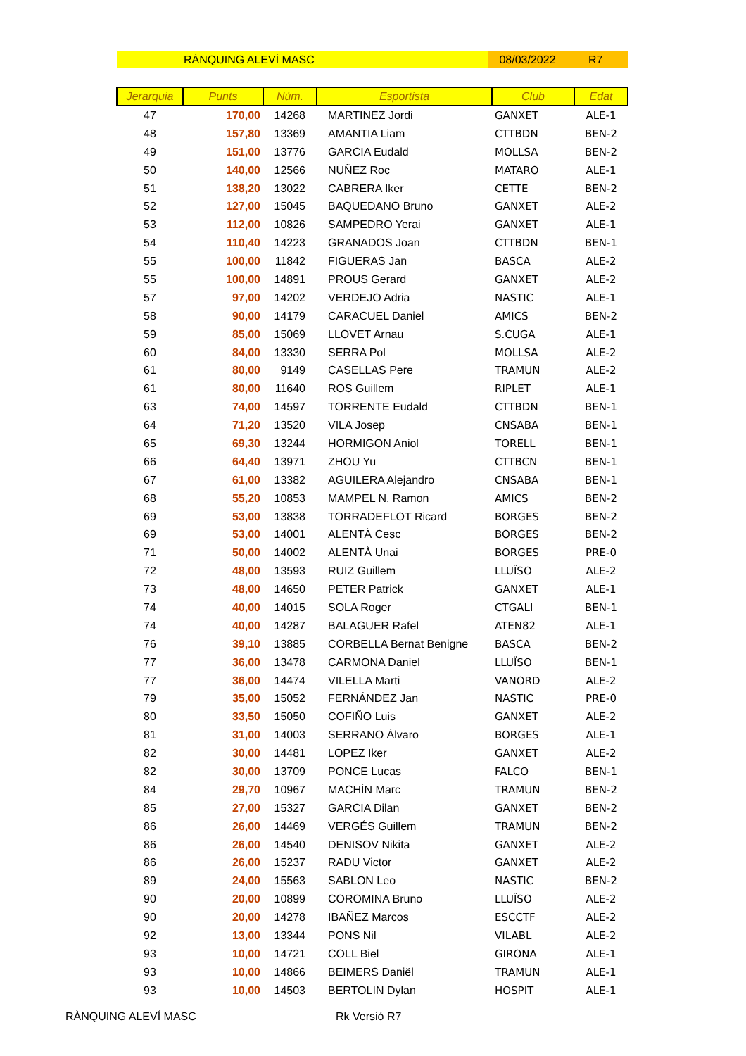RÀNQUING ALEVÍ MASC 08/03/2022 R7
| Jerarquia | Punts | Núm. | Esportista | Club | Edat |
| --- | --- | --- | --- | --- | --- |
| 47 | 170,00 | 14268 | MARTINEZ Jordi | GANXET | ALE-1 |
| 48 | 157,80 | 13369 | AMANTIA Liam | CTTBDN | BEN-2 |
| 49 | 151,00 | 13776 | GARCIA Eudald | MOLLSA | BEN-2 |
| 50 | 140,00 | 12566 | NUÑEZ Roc | MATARO | ALE-1 |
| 51 | 138,20 | 13022 | CABRERA Iker | CETTE | BEN-2 |
| 52 | 127,00 | 15045 | BAQUEDANO Bruno | GANXET | ALE-2 |
| 53 | 112,00 | 10826 | SAMPEDRO Yerai | GANXET | ALE-1 |
| 54 | 110,40 | 14223 | GRANADOS Joan | CTTBDN | BEN-1 |
| 55 | 100,00 | 11842 | FIGUERAS Jan | BASCA | ALE-2 |
| 55 | 100,00 | 14891 | PROUS Gerard | GANXET | ALE-2 |
| 57 | 97,00 | 14202 | VERDEJO Adria | NASTIC | ALE-1 |
| 58 | 90,00 | 14179 | CARACUEL Daniel | AMICS | BEN-2 |
| 59 | 85,00 | 15069 | LLOVET Arnau | S.CUGA | ALE-1 |
| 60 | 84,00 | 13330 | SERRA Pol | MOLLSA | ALE-2 |
| 61 | 80,00 | 9149 | CASELLAS Pere | TRAMUN | ALE-2 |
| 61 | 80,00 | 11640 | ROS Guillem | RIPLET | ALE-1 |
| 63 | 74,00 | 14597 | TORRENTE Eudald | CTTBDN | BEN-1 |
| 64 | 71,20 | 13520 | VILA Josep | CNSABA | BEN-1 |
| 65 | 69,30 | 13244 | HORMIGON Aniol | TORELL | BEN-1 |
| 66 | 64,40 | 13971 | ZHOU Yu | CTTBCN | BEN-1 |
| 67 | 61,00 | 13382 | AGUILERA Alejandro | CNSABA | BEN-1 |
| 68 | 55,20 | 10853 | MAMPEL N. Ramon | AMICS | BEN-2 |
| 69 | 53,00 | 13838 | TORRADEFLOT Ricard | BORGES | BEN-2 |
| 69 | 53,00 | 14001 | ALENTÀ Cesc | BORGES | BEN-2 |
| 71 | 50,00 | 14002 | ALENTÀ Unai | BORGES | PRE-0 |
| 72 | 48,00 | 13593 | RUIZ Guillem | LLUÏSO | ALE-2 |
| 73 | 48,00 | 14650 | PETER Patrick | GANXET | ALE-1 |
| 74 | 40,00 | 14015 | SOLA Roger | CTGALI | BEN-1 |
| 74 | 40,00 | 14287 | BALAGUER Rafel | ATEN82 | ALE-1 |
| 76 | 39,10 | 13885 | CORBELLA Bernat Benigne | BASCA | BEN-2 |
| 77 | 36,00 | 13478 | CARMONA Daniel | LLUÏSO | BEN-1 |
| 77 | 36,00 | 14474 | VILELLA Marti | VANORD | ALE-2 |
| 79 | 35,00 | 15052 | FERNÁNDEZ Jan | NASTIC | PRE-0 |
| 80 | 33,50 | 15050 | COFIÑO Luis | GANXET | ALE-2 |
| 81 | 31,00 | 14003 | SERRANO Àlvaro | BORGES | ALE-1 |
| 82 | 30,00 | 14481 | LOPEZ Iker | GANXET | ALE-2 |
| 82 | 30,00 | 13709 | PONCE Lucas | FALCO | BEN-1 |
| 84 | 29,70 | 10967 | MACHÍN Marc | TRAMUN | BEN-2 |
| 85 | 27,00 | 15327 | GARCIA Dilan | GANXET | BEN-2 |
| 86 | 26,00 | 14469 | VERGÉS Guillem | TRAMUN | BEN-2 |
| 86 | 26,00 | 14540 | DENISOV Nikita | GANXET | ALE-2 |
| 86 | 26,00 | 15237 | RADU Victor | GANXET | ALE-2 |
| 89 | 24,00 | 15563 | SABLON Leo | NASTIC | BEN-2 |
| 90 | 20,00 | 10899 | COROMINA Bruno | LLUÏSO | ALE-2 |
| 90 | 20,00 | 14278 | IBAÑEZ Marcos | ESCCTF | ALE-2 |
| 92 | 13,00 | 13344 | PONS Nil | VILABL | ALE-2 |
| 93 | 10,00 | 14721 | COLL Biel | GIRONA | ALE-1 |
| 93 | 10,00 | 14866 | BEIMERS Daniël | TRAMUN | ALE-1 |
| 93 | 10,00 | 14503 | BERTOLIN Dylan | HOSPIT | ALE-1 |
RÀNQUING ALEVÍ MASC Rk Versió R7